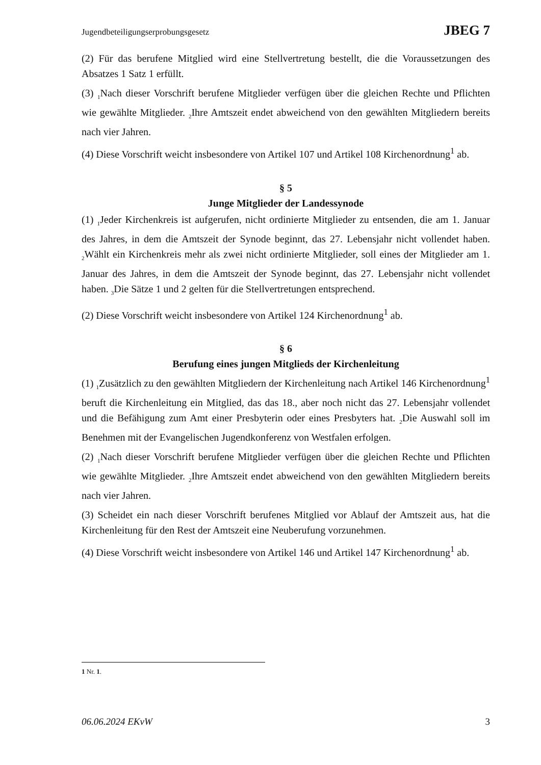Jugendbeteiligungserprobungsgesetz JBEG 7
(2) Für das berufene Mitglied wird eine Stellvertretung bestellt, die die Voraussetzungen des Absatzes 1 Satz 1 erfüllt.
(3) <sub>1</sub>Nach dieser Vorschrift berufene Mitglieder verfügen über die gleichen Rechte und Pflichten wie gewählte Mitglieder. <sub>2</sub>Ihre Amtszeit endet abweichend von den gewählten Mitgliedern bereits nach vier Jahren.
(4) Diese Vorschrift weicht insbesondere von Artikel 107 und Artikel 108 Kirchenordnung<sup>1</sup> ab.
§ 5
Junge Mitglieder der Landessynode
(1) <sub>1</sub>Jeder Kirchenkreis ist aufgerufen, nicht ordinierte Mitglieder zu entsenden, die am 1. Januar des Jahres, in dem die Amtszeit der Synode beginnt, das 27. Lebensjahr nicht vollendet haben. <sub>2</sub>Wählt ein Kirchenkreis mehr als zwei nicht ordinierte Mitglieder, soll eines der Mitglieder am 1. Januar des Jahres, in dem die Amtszeit der Synode beginnt, das 27. Lebensjahr nicht vollendet haben. <sub>3</sub>Die Sätze 1 und 2 gelten für die Stellvertretungen entsprechend.
(2) Diese Vorschrift weicht insbesondere von Artikel 124 Kirchenordnung<sup>1</sup> ab.
§ 6
Berufung eines jungen Mitglieds der Kirchenleitung
(1) <sub>1</sub>Zusätzlich zu den gewählten Mitgliedern der Kirchenleitung nach Artikel 146 Kirchenordnung<sup>1</sup> beruft die Kirchenleitung ein Mitglied, das das 18., aber noch nicht das 27. Lebensjahr vollendet und die Befähigung zum Amt einer Presbyterin oder eines Presbyters hat. <sub>2</sub>Die Auswahl soll im Benehmen mit der Evangelischen Jugendkonferenz von Westfalen erfolgen.
(2) <sub>1</sub>Nach dieser Vorschrift berufene Mitglieder verfügen über die gleichen Rechte und Pflichten wie gewählte Mitglieder. <sub>2</sub>Ihre Amtszeit endet abweichend von den gewählten Mitgliedern bereits nach vier Jahren.
(3) Scheidet ein nach dieser Vorschrift berufenes Mitglied vor Ablauf der Amtszeit aus, hat die Kirchenleitung für den Rest der Amtszeit eine Neuberufung vorzunehmen.
(4) Diese Vorschrift weicht insbesondere von Artikel 146 und Artikel 147 Kirchenordnung<sup>1</sup> ab.
1 Nr. 1.
06.06.2024 EKvW 3